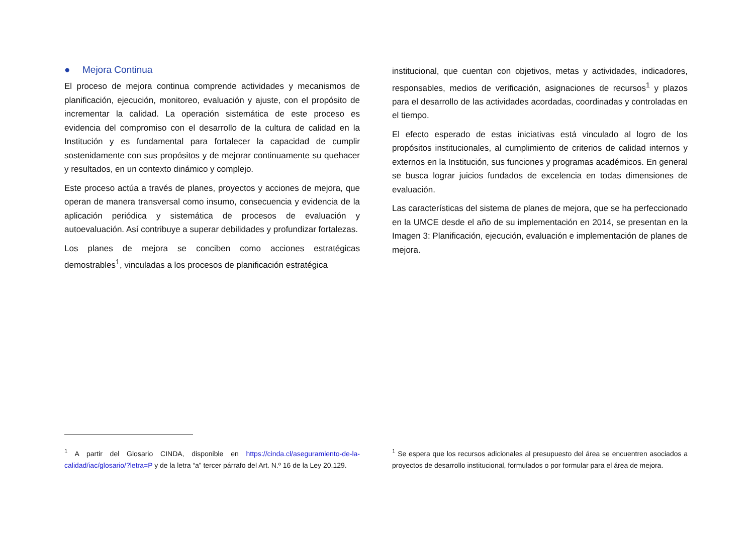● Mejora Continua
El proceso de mejora continua comprende actividades y mecanismos de planificación, ejecución, monitoreo, evaluación y ajuste, con el propósito de incrementar la calidad. La operación sistemática de este proceso es evidencia del compromiso con el desarrollo de la cultura de calidad en la Institución y es fundamental para fortalecer la capacidad de cumplir sostenidamente con sus propósitos y de mejorar continuamente su quehacer y resultados, en un contexto dinámico y complejo.
Este proceso actúa a través de planes, proyectos y acciones de mejora, que operan de manera transversal como insumo, consecuencia y evidencia de la aplicación periódica y sistemática de procesos de evaluación y autoevaluación. Así contribuye a superar debilidades y profundizar fortalezas.
Los planes de mejora se conciben como acciones estratégicas demostrables<sup>1</sup>, vinculadas a los procesos de planificación estratégica
<sup>1</sup> A partir del Glosario CINDA, disponible en https://cinda.cl/aseguramiento-de-la-calidad/iac/glosario/?letra=P y de la letra “a” tercer párrafo del Art. N.º 16 de la Ley 20.129.
institucional, que cuentan con objetivos, metas y actividades, indicadores, responsables, medios de verificación, asignaciones de recursos<sup>1</sup> y plazos para el desarrollo de las actividades acordadas, coordinadas y controladas en el tiempo.
El efecto esperado de estas iniciativas está vinculado al logro de los propósitos institucionales, al cumplimiento de criterios de calidad internos y externos en la Institución, sus funciones y programas académicos. En general se busca lograr juicios fundados de excelencia en todas dimensiones de evaluación.
Las características del sistema de planes de mejora, que se ha perfeccionado en la UMCE desde el año de su implementación en 2014, se presentan en la Imagen 3: Planificación, ejecución, evaluación e implementación de planes de mejora.
<sup>1</sup> Se espera que los recursos adicionales al presupuesto del área se encuentren asociados a proyectos de desarrollo institucional, formulados o por formular para el área de mejora.